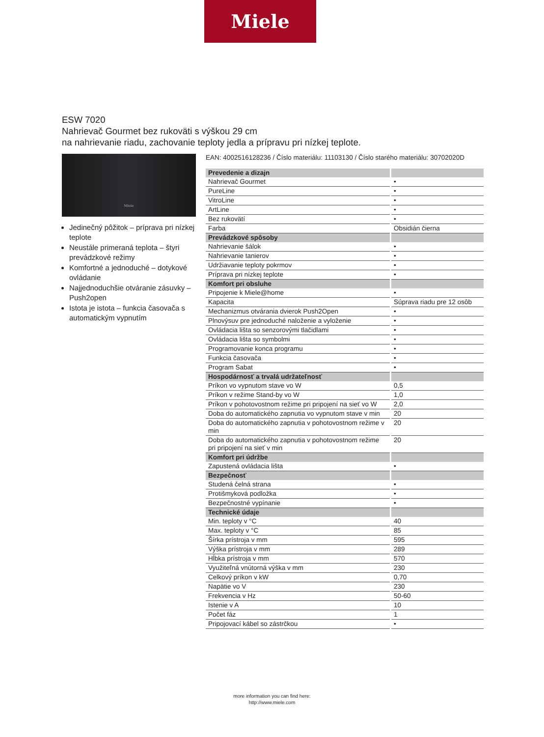Miele
ESW 7020
Nahrievač Gourmet bez rukoväti s výškou 29 cm
na nahrievanie riadu, zachovanie teploty jedla a prípravu pri nízkej teplote.
Miele
Jedinečný pôžitok – príprava pri nízkej teplote
Neustále primeraná teplota – štyri prevádzkové režimy
Komfortné a jednoduché – dotykové ovládanie
Najjednoduchšie otváranie zásuvky – Push2open
Istota je istota – funkcia časovača s automatickým vypnutím
EAN: 4002516128236 / Číslo materiálu: 11103130 / Číslo starého materiálu: 30702020D
| Prevedenie a dizajn | |
| --- | --- |
| Nahrievač Gourmet | • |
| PureLine | • |
| VitroLine | • |
| ArtLine | • |
| Bez rukovätí | • |
| Farba | Obsidián čierna |
| Prevádzkové spôsoby | |
| Nahrievanie šálok | • |
| Nahrievanie tanierov | • |
| Udržiavanie teploty pokrmov | • |
| Príprava pri nízkej teplote | • |
| Komfort pri obsluhe | |
| Pripojenie k Miele@home | • |
| Kapacita | Súprava riadu pre 12 osôb |
| Mechanizmus otvárania dvierok Push2Open | • |
| Plnovýsuv pre jednoduché naloženie a vyloženie | • |
| Ovládacia lišta so senzorovými tlačidlami | • |
| Ovládacia lišta so symbolmi | • |
| Programovanie konca programu | • |
| Funkcia časovača | • |
| Program Sabat | • |
| Hospodárnosť a trvalá udržateľnosť | |
| Príkon vo vypnutom stave vo W | 0,5 |
| Príkon v režime Stand-by vo W | 1,0 |
| Príkon v pohotovostnom režime pri pripojení na sieť vo W | 2,0 |
| Doba do automatického zapnutia vo vypnutom stave v min | 20 |
| Doba do automatického zapnutia v pohotovostnom režime v min | 20 |
| Doba do automatického zapnutia v pohotovostnom režime pri pripojení na sieť v min | 20 |
| Komfort pri údržbe | |
| Zapustená ovládacia lišta | • |
| Bezpečnosť | |
| Studená čelná strana | • |
| Protišmyková podložka | • |
| Bezpečnostné vypínanie | • |
| Technické údaje | |
| Min. teploty v °C | 40 |
| Max. teploty v °C | 85 |
| Šírka prístroja v mm | 595 |
| Výška prístroja v mm | 289 |
| Hĺbka prístroja v mm | 570 |
| Využiteľná vnútorná výška v mm | 230 |
| Celkový príkon v kW | 0,70 |
| Napätie vo V | 230 |
| Frekvencia v Hz | 50-60 |
| Istenie v A | 10 |
| Počet fáz | 1 |
| Pripojovací kábel so zástrčkou | • |
more information you can find here:
http://www.miele.com